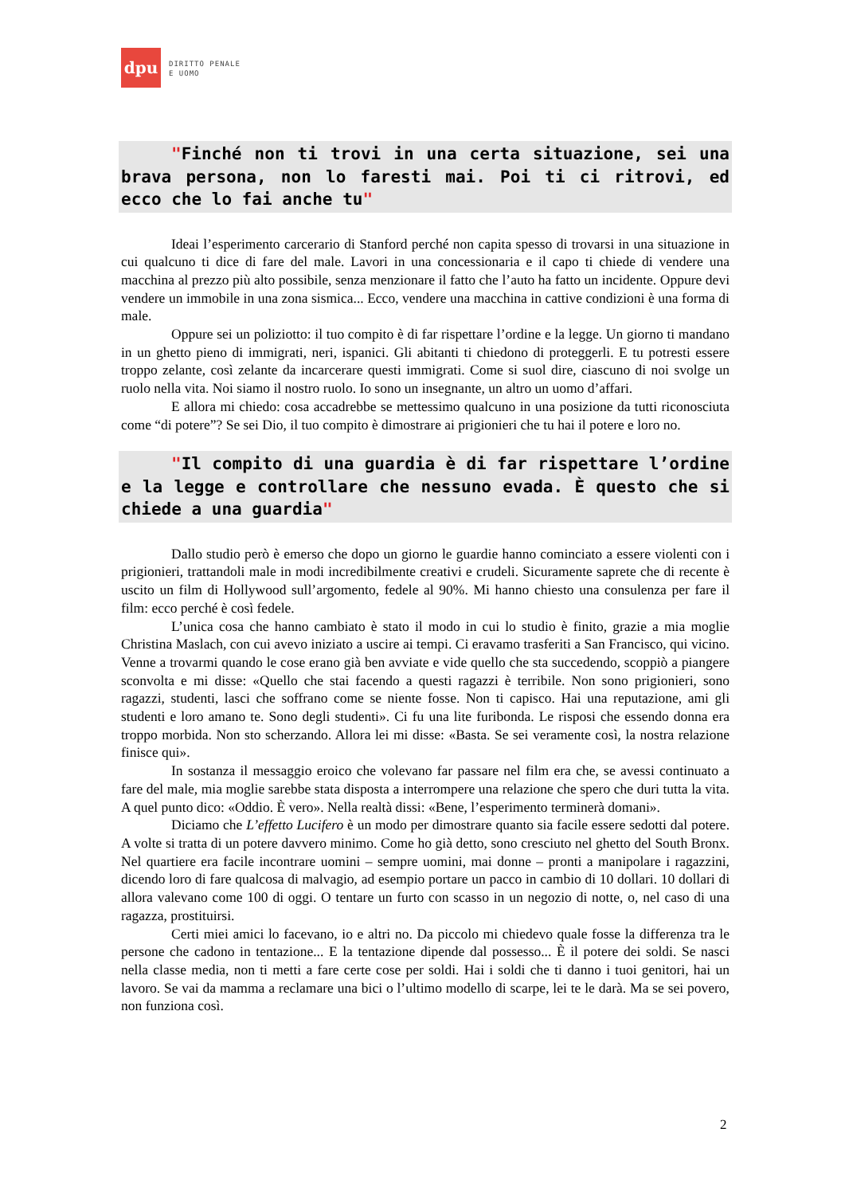dpu
DIRITTO PENALE
E UOMO
"Finché non ti trovi in una certa situazione, sei una brava persona, non lo faresti mai. Poi ti ci ritrovi, ed ecco che lo fai anche tu"
Ideai l’esperimento carcerario di Stanford perché non capita spesso di trovarsi in una situazione in cui qualcuno ti dice di fare del male. Lavori in una concessionaria e il capo ti chiede di vendere una macchina al prezzo più alto possibile, senza menzionare il fatto che l’auto ha fatto un incidente. Oppure devi vendere un immobile in una zona sismica... Ecco, vendere una macchina in cattive condizioni è una forma di male.
Oppure sei un poliziotto: il tuo compito è di far rispettare l’ordine e la legge. Un giorno ti mandano in un ghetto pieno di immigrati, neri, ispanici. Gli abitanti ti chiedono di proteggerli. E tu potresti essere troppo zelante, così zelante da incarcerare questi immigrati. Come si suol dire, ciascuno di noi svolge un ruolo nella vita. Noi siamo il nostro ruolo. Io sono un insegnante, un altro un uomo d’affari.
E allora mi chiedo: cosa accadrebbe se mettessimo qualcuno in una posizione da tutti riconosciuta come “di potere”? Se sei Dio, il tuo compito è dimostrare ai prigionieri che tu hai il potere e loro no.
"Il compito di una guardia è di far rispettare l’ordine e la legge e controllare che nessuno evada. È questo che si chiede a una guardia"
Dallo studio però è emerso che dopo un giorno le guardie hanno cominciato a essere violenti con i prigionieri, trattandoli male in modi incredibilmente creativi e crudeli. Sicuramente saprete che di recente è uscito un film di Hollywood sull’argomento, fedele al 90%. Mi hanno chiesto una consulenza per fare il film: ecco perché è così fedele.
L’unica cosa che hanno cambiato è stato il modo in cui lo studio è finito, grazie a mia moglie Christina Maslach, con cui avevo iniziato a uscire ai tempi. Ci eravamo trasferiti a San Francisco, qui vicino. Venne a trovarmi quando le cose erano già ben avviate e vide quello che sta succedendo, scoppiò a piangere sconvolta e mi disse: «Quello che stai facendo a questi ragazzi è terribile. Non sono prigionieri, sono ragazzi, studenti, lasci che soffrano come se niente fosse. Non ti capisco. Hai una reputazione, ami gli studenti e loro amano te. Sono degli studenti». Ci fu una lite furibonda. Le risposi che essendo donna era troppo morbida. Non sto scherzando. Allora lei mi disse: «Basta. Se sei veramente così, la nostra relazione finisce qui».
In sostanza il messaggio eroico che volevano far passare nel film era che, se avessi continuato a fare del male, mia moglie sarebbe stata disposta a interrompere una relazione che spero che duri tutta la vita. A quel punto dico: «Oddio. È vero». Nella realtà dissi: «Bene, l’esperimento terminerà domani».
Diciamo che L’effetto Lucifero è un modo per dimostrare quanto sia facile essere sedotti dal potere. A volte si tratta di un potere davvero minimo. Come ho già detto, sono cresciuto nel ghetto del South Bronx. Nel quartiere era facile incontrare uomini – sempre uomini, mai donne – pronti a manipolare i ragazzini, dicendo loro di fare qualcosa di malvagio, ad esempio portare un pacco in cambio di 10 dollari. 10 dollari di allora valevano come 100 di oggi. O tentare un furto con scasso in un negozio di notte, o, nel caso di una ragazza, prostituirsi.
Certi miei amici lo facevano, io e altri no. Da piccolo mi chiedevo quale fosse la differenza tra le persone che cadono in tentazione... E la tentazione dipende dal possesso... È il potere dei soldi. Se nasci nella classe media, non ti metti a fare certe cose per soldi. Hai i soldi che ti danno i tuoi genitori, hai un lavoro. Se vai da mamma a reclamare una bici o l’ultimo modello di scarpe, lei te le darà. Ma se sei povero, non funziona così.
2